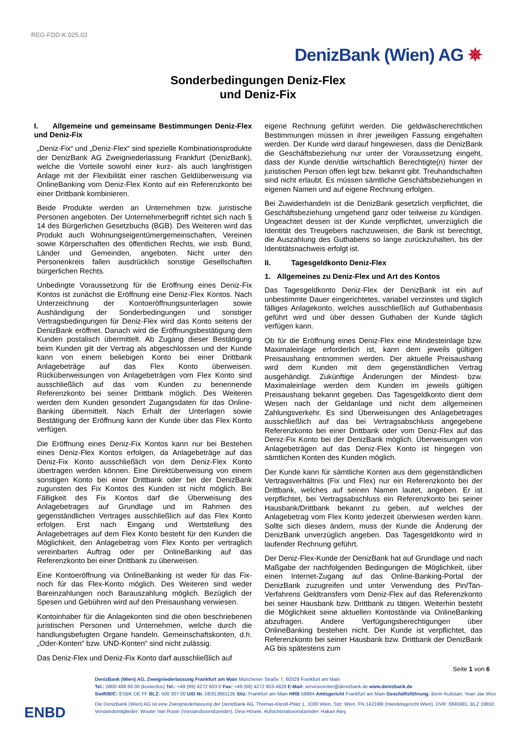REG-FDD-K.025.03
DenizBank (Wien) AG ✵
Sonderbedingungen Deniz-Flex
und Deniz-Fix
I. Allgemeine und gemeinsame Bestimmungen Deniz-Flex und Deniz-Fix
„Deniz-Fix“ und „Deniz-Flex“ sind spezielle Kombinationsprodukte der DenizBank AG Zweigniederlassung Frankfurt (DenizBank), welche die Vorteile sowohl einer kurz- als auch langfristigen Anlage mit der Flexibilität einer raschen Geldüberweisung via OnlineBanking vom Deniz-Flex Konto auf ein Referenzkonto bei einer Drittbank kombinieren.
Beide Produkte werden an Unternehmen bzw. juristische Personen angeboten. Der Unternehmerbegriff richtet sich nach § 14 des Bürgerlichen Gesetzbuchs (BGB). Des Weiteren wird das Produkt auch Wohnungseigentümergemeinschaften, Vereinen sowie Körperschaften des öffentlichen Rechts, wie insb. Bund, Länder und Gemeinden, angeboten. Nicht unter den Personenkreis fallen ausdrücklich sonstige Gesellschaften bürgerlichen Rechts.
Unbedingte Voraussetzung für die Eröffnung eines Deniz-Fix Kontos ist zunächst die Eröffnung eine Deniz-Flex Kontos. Nach Unterzeichnung der Kontoeröffnungsunterlagen sowie Aushändigung der Sonderbedingungen und sonstiger Vertragsbedingungen für Deniz-Flex wird das Konto seitens der DenizBank eröffnet. Danach wird die Eröffnungsbestätigung dem Kunden postalisch übermittelt. Ab Zugang dieser Bestätigung beim Kunden gilt der Vertrag als abgeschlossen und der Kunde kann von einem beliebigen Konto bei einer Drittbank Anlagebeträge auf das Flex Konto überweisen. Rücküberweisungen von Anlagebeträgen vom Flex Konto sind ausschließlich auf das vom Kunden zu benennende Referenzkonto bei seiner Drittbank möglich. Des Weiteren werden dem Kunden gesondert Zugangsdaten für das Online-Banking übermittelt. Nach Erhalt der Unterlagen sowie Bestätigung der Eröffnung kann der Kunde über das Flex Konto verfügen.
Die Eröffnung eines Deniz-Fix Kontos kann nur bei Bestehen eines Deniz-Flex Kontos erfolgen, da Anlagebeträge auf das Deniz-Fix Konto ausschließlich von dem Deniz-Flex Konto übertragen werden können. Eine Direktüberweisung von einem sonstigen Konto bei einer Drittbank oder bei der DenizBank zugunsten des Fix Kontos des Kunden ist nicht möglich. Bei Fälligkeit des Fix Kontos darf die Überweisung des Anlagebetrages auf Grundlage und im Rahmen des gegenständlichen Vertrages ausschließlich auf das Flex Konto erfolgen. Erst nach Eingang und Wertstellung des Anlagebetrages auf dem Flex Konto besteht für den Kunden die Möglichkeit, den Anlagebetrag vom Flex Konto per vertraglich vereinbarten Auftrag oder per OnlineBanking auf das Referenzkonto bei einer Drittbank zu überweisen.
Eine Kontoeröffnung via OnlineBanking ist weder für das Fix- noch für das Flex-Konto möglich. Des Weiteren sind weder Bareinzahlungen noch Barauszahlung möglich. Bezüglich der Spesen und Gebühren wird auf den Preisaushang verwiesen.
Kontoinhaber für die Anlagekonten sind die oben beschriebenen juristischen Personen und Unternehmen, welche durch die handlungsbefugten Organe handeln. Gemeinschaftskonten, d.h. „Oder-Konten“ bzw. UND-Konten“ sind nicht zulässig.
Das Deniz-Flex und Deniz-Fix Konto darf ausschließlich auf
eigene Rechnung geführt werden. Die geldwäscherechtlichen Bestimmungen müssen in ihrer jeweiligen Fassung eingehalten werden. Der Kunde wird darauf hingewiesen, dass die DenizBank die Geschäftsbeziehung nur unter der Voraussetzung eingeht, dass der Kunde den/die wirtschaftlich Berechtigte(n) hinter der juristischen Person offen legt bzw. bekannt gibt. Treuhandschaften sind nicht erlaubt. Es müssen sämtliche Geschäftsbeziehungen in eigenen Namen und auf eigene Rechnung erfolgen.
Bei Zuwiderhandeln ist die DenizBank gesetzlich verpflichtet, die Geschäftsbeziehung umgehend ganz oder teilweise zu kündigen. Ungeachtet dessen ist der Kunde verpflichtet, unverzüglich die Identität des Treugebers nachzuweisen, die Bank ist berechtigt, die Auszahlung des Guthabens so lange zurückzuhalten, bis der Identitätsnachweis erfolgt ist.
II. Tagesgeldkonto Deniz-Flex
1. Allgemeines zu Deniz-Flex und Art des Kontos
Das Tagesgeldkonto Deniz-Flex der DenizBank ist ein auf unbestimmte Dauer eingerichtetes, variabel verzinstes und täglich fälliges Anlagekonto, welches ausschließlich auf Guthabenbasis geführt wird und über dessen Guthaben der Kunde täglich verfügen kann.
Ob für die Eröffnung eines Deniz-Flex eine Mindesteinlage bzw. Maximaleinlage erforderlich ist, kann dem jeweils gültigen Preisaushang entnommen werden. Der aktuelle Preisaushang wird dem Kunden mit dem gegenständlichen Vertrag ausgehändigt. Zukünftige Änderungen der Mindest- bzw. Maximaleinlage werden dem Kunden im jeweils gültigen Preisaushang bekannt gegeben. Das Tagesgeldkonto dient dem Wesen nach der Geldanlage und nicht dem allgemeinen Zahlungsverkehr. Es sind Überweisungen des Anlagebetrages ausschließlich auf das bei Vertragsabschluss angegebene Referenzkonto bei einer Drittbank oder vom Deniz-Flex auf das Deniz-Fix Konto bei der DenizBank möglich. Überweisungen von Anlagebeträgen auf das Deniz-Flex Konto ist hingegen von sämtlichen Konten des Kunden möglich.
Der Kunde kann für sämtliche Konten aus dem gegenständlichen Vertragsverhältnis (Fix und Flex) nur ein Referenzkonto bei der Drittbank, welches auf seinen Namen lautet, angeben. Er ist verpflichtet, bei Vertragsabschluss ein Referenzkonto bei seiner Hausbank/Drittbank bekannt zu geben, auf welches der Anlagebetrag vom Flex Konto jederzeit überwiesen werden kann. Sollte sich dieses ändern, muss der Kunde die Änderung der DenizBank unverzüglich angeben. Das Tagesgeldkonto wird in laufender Rechnung geführt.
Der Deniz-Flex-Kunde der DenizBank hat auf Grundlage und nach Maßgabe der nachfolgenden Bedingungen die Möglichkeit, über einen Internet-Zugang auf das Online-Banking-Portal der DenizBank zuzugreifen und unter Verwendung des Pin/Tan-Verfahrens Geldtransfers vom Deniz-Flex auf das Referenzkonto bei seiner Hausbank bzw. Drittbank zu tätigen. Weiterhin besteht die Möglichkeit seine aktuellen Kontostände via OnlineBanking abzufragen. Andere Verfügungsberechtigungen über OnlineBanking bestehen nicht. Der Kunde ist verpflichtet, das Referenzkonto bei seiner Hausbank bzw. Drittbank der DenizBank AG bis spätestens zum
Seite 1 von 6
DenizBank (Wien) AG, Zweigniederlassung Frankfurt am Main Münchener Straße 7, 60329 Frankfurt am Main
Tel.: 0800 488 66 00 (kostenlos) Tel.: +49 (69) 4272 603-0 Fax: +49 (69) 4272 603-4629 E-Mail: servicecenter@denizbank.de www.denizbank.de
Swift/BIC: ESBK DE FF BLZ: 500 307 00 UID Nr. DE813681135 Sitz: Frankfurt am Main HRB 56884 Amtsgericht Frankfurt am Main Geschäftsführung: Berin Kutlutan, Yean Jae Woo
Die DenizBank (Wien) AG ist eine Zweigniederlassung der DenizBank AG, Thomas-Klestil-Platz 1, 1030 Wien, Sitz: Wien, FN 142199t (Handelsgericht Wien), DVR: 0845981, BLZ 19650.
Vorstandsmitglieder: Wouter Van Roste (Vorstandsvorsitzender), Dina Hösele. Aufsichtsratsvorsitzender: Hakan Ateş
ENBD